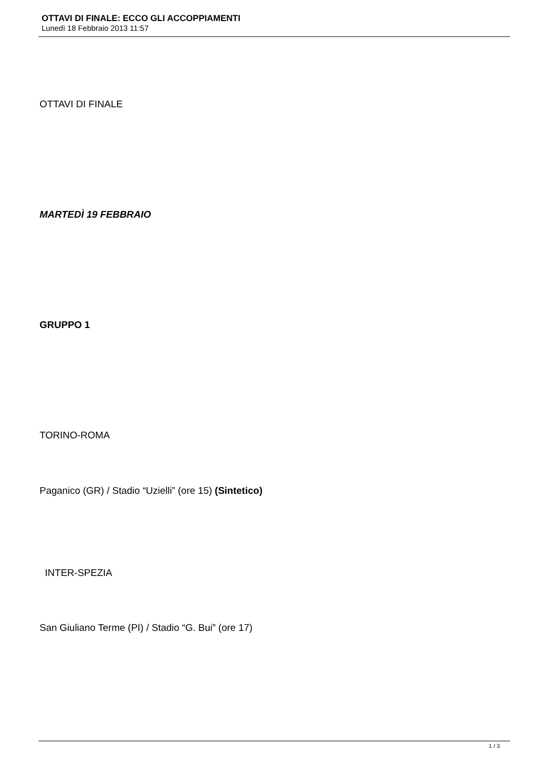OTTAVI DI FINALE: ECCO GLI ACCOPPIAMENTI
Lunedì 18 Febbraio 2013 11:57
OTTAVI DI FINALE
MARTEDÌ 19 FEBBRAIO
GRUPPO 1
TORINO-ROMA
Paganico (GR) / Stadio “Uzielli” (ore 15) (Sintetico)
INTER-SPEZIA
San Giuliano Terme (PI) / Stadio “G. Bui” (ore 17)
1 / 3